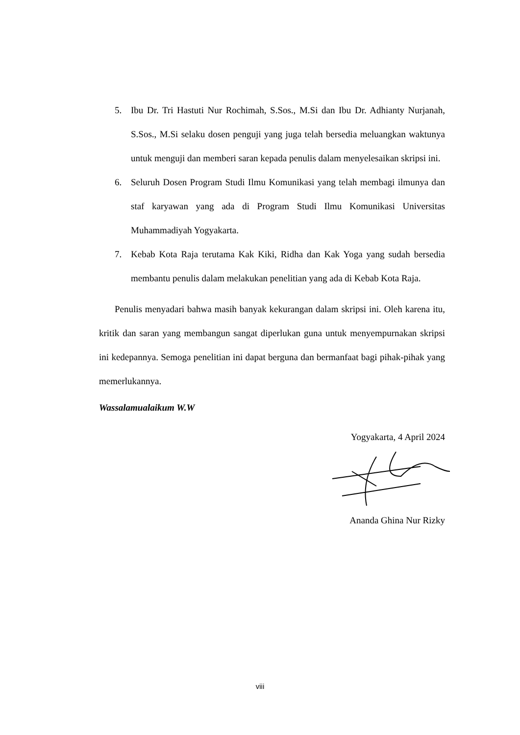5. Ibu Dr. Tri Hastuti Nur Rochimah, S.Sos., M.Si dan Ibu Dr. Adhianty Nurjanah, S.Sos., M.Si selaku dosen penguji yang juga telah bersedia meluangkan waktunya untuk menguji dan memberi saran kepada penulis dalam menyelesaikan skripsi ini.
6. Seluruh Dosen Program Studi Ilmu Komunikasi yang telah membagi ilmunya dan staf karyawan yang ada di Program Studi Ilmu Komunikasi Universitas Muhammadiyah Yogyakarta.
7. Kebab Kota Raja terutama Kak Kiki, Ridha dan Kak Yoga yang sudah bersedia membantu penulis dalam melakukan penelitian yang ada di Kebab Kota Raja.
Penulis menyadari bahwa masih banyak kekurangan dalam skripsi ini. Oleh karena itu, kritik dan saran yang membangun sangat diperlukan guna untuk menyempurnakan skripsi ini kedepannya. Semoga penelitian ini dapat berguna dan bermanfaat bagi pihak-pihak yang memerlukannya.
Wassalamualaikum W.W
Yogyakarta, 4 April 2024
Ananda Ghina Nur Rizky
viii